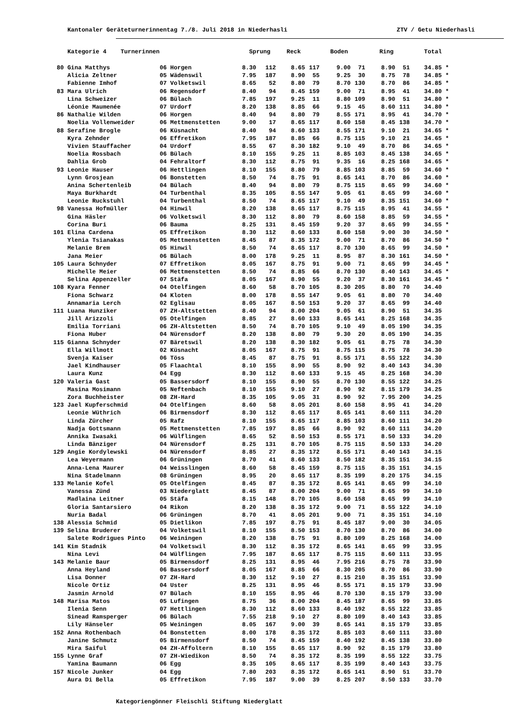Kantonaler Geräteturnerinnentag 7./8. Juli 2018 in Niederhasli ZTV / Getu Niederhasli
| | Kategorie 4 Turnerinnen | | Sprung | | Reck | | Boden | | Ring | | Total | |
| --- | --- | --- | --- | --- | --- | --- | --- | --- | --- | --- | --- | --- |
| 80 | Gina Matthys | 06 Horgen | 8.30 | 112 | 8.65 | 117 | 9.00 | 71 | 8.90 | 51 | 34.85 | * |
| | Alicia Zeltner | 05 Wädenswil | 7.95 | 187 | 8.90 | 55 | 9.25 | 30 | 8.75 | 78 | 34.85 | * |
| | Fabienne Imhof | 07 Volketswil | 8.65 | 52 | 8.80 | 79 | 8.70 | 130 | 8.70 | 86 | 34.85 | * |
| 83 | Mara Ulrich | 06 Regensdorf | 8.40 | 94 | 8.45 | 159 | 9.00 | 71 | 8.95 | 41 | 34.80 | * |
| | Lina Schweizer | 06 Bülach | 7.85 | 197 | 9.25 | 11 | 8.80 | 109 | 8.90 | 51 | 34.80 | * |
| | Léonie Maumenée | 07 Urdorf | 8.20 | 138 | 8.85 | 66 | 9.15 | 45 | 8.60 | 111 | 34.80 | * |
| 86 | Nathalie Wilden | 06 Horgen | 8.40 | 94 | 8.80 | 79 | 8.55 | 171 | 8.95 | 41 | 34.70 | * |
| | Noelia Vollenweider | 06 Mettmenstetten | 9.00 | 17 | 8.65 | 117 | 8.60 | 158 | 8.45 | 138 | 34.70 | * |
| 88 | Serafine Brogle | 06 Küsnacht | 8.40 | 94 | 8.60 | 133 | 8.55 | 171 | 9.10 | 21 | 34.65 | * |
| | Kyra Zehnder | 06 Effretikon | 7.95 | 187 | 8.85 | 66 | 8.75 | 115 | 9.10 | 21 | 34.65 | * |
| | Vivien Stauffacher | 04 Urdorf | 8.55 | 67 | 8.30 | 182 | 9.10 | 49 | 8.70 | 86 | 34.65 | * |
| | Noelia Rossbach | 06 Bülach | 8.10 | 155 | 9.25 | 11 | 8.85 | 103 | 8.45 | 138 | 34.65 | * |
| | Dahlia Grob | 04 Fehraltorf | 8.30 | 112 | 8.75 | 91 | 9.35 | 16 | 8.25 | 168 | 34.65 | * |
| 93 | Leonie Hauser | 06 Hettlingen | 8.10 | 155 | 8.80 | 79 | 8.85 | 103 | 8.85 | 59 | 34.60 | * |
| | Lynn Grosjean | 06 Bonstetten | 8.50 | 74 | 8.75 | 91 | 8.65 | 141 | 8.70 | 86 | 34.60 | * |
| | Anina Schertenleib | 04 Bülach | 8.40 | 94 | 8.80 | 79 | 8.75 | 115 | 8.65 | 99 | 34.60 | * |
| | Maya Burkhardt | 04 Turbenthal | 8.35 | 105 | 8.55 | 147 | 9.05 | 61 | 8.65 | 99 | 34.60 | * |
| | Leonie Ruckstuhl | 04 Turbenthal | 8.50 | 74 | 8.65 | 117 | 9.10 | 49 | 8.35 | 151 | 34.60 | * |
| 98 | Vanessa Hofmüller | 04 Hinwil | 8.20 | 138 | 8.65 | 117 | 8.75 | 115 | 8.95 | 41 | 34.55 | * |
| | Gina Häsler | 06 Volketswil | 8.30 | 112 | 8.80 | 79 | 8.60 | 158 | 8.85 | 59 | 34.55 | * |
| | Corina Buri | 06 Bauma | 8.25 | 131 | 8.45 | 159 | 9.20 | 37 | 8.65 | 99 | 34.55 | * |
| 101 | Elina Cardena | 05 Effretikon | 8.30 | 112 | 8.60 | 133 | 8.60 | 158 | 9.00 | 30 | 34.50 | * |
| | Ylenia Tsianakas | 05 Mettmenstetten | 8.45 | 87 | 8.35 | 172 | 9.00 | 71 | 8.70 | 86 | 34.50 | * |
| | Melanie Brem | 05 Hinwil | 8.50 | 74 | 8.65 | 117 | 8.70 | 130 | 8.65 | 99 | 34.50 | * |
| | Jana Meier | 06 Bülach | 8.00 | 178 | 9.25 | 11 | 8.95 | 87 | 8.30 | 161 | 34.50 | * |
| 105 | Laura Schnyder | 07 Effretikon | 8.05 | 167 | 8.75 | 91 | 9.00 | 71 | 8.65 | 99 | 34.45 | * |
| | Michelle Meier | 06 Mettmenstetten | 8.50 | 74 | 8.85 | 66 | 8.70 | 130 | 8.40 | 143 | 34.45 | * |
| | Selina Appenzeller | 07 Stäfa | 8.05 | 167 | 8.90 | 55 | 9.20 | 37 | 8.30 | 161 | 34.45 | * |
| 108 | Kyara Fenner | 04 Otelfingen | 8.60 | 58 | 8.70 | 105 | 8.30 | 205 | 8.80 | 70 | 34.40 | |
| | Fiona Schwarz | 04 Kloten | 8.00 | 178 | 8.55 | 147 | 9.05 | 61 | 8.80 | 70 | 34.40 | |
| | Annamaria Lerch | 02 Eglisau | 8.05 | 167 | 8.50 | 153 | 9.20 | 37 | 8.65 | 99 | 34.40 | |
| 111 | Luana Hunziker | 07 ZH-Altstetten | 8.40 | 94 | 8.00 | 204 | 9.05 | 61 | 8.90 | 51 | 34.35 | |
| | Jill Arizzoli | 05 Otelfingen | 8.85 | 27 | 8.60 | 133 | 8.65 | 141 | 8.25 | 168 | 34.35 | |
| | Emilia Torriani | 06 ZH-Altstetten | 8.50 | 74 | 8.70 | 105 | 9.10 | 49 | 8.05 | 190 | 34.35 | |
| | Fiona Huber | 04 Nürensdorf | 8.20 | 138 | 8.80 | 79 | 9.30 | 20 | 8.05 | 190 | 34.35 | |
| 115 | Gianna Schnyder | 07 Bäretswil | 8.20 | 138 | 8.30 | 182 | 9.05 | 61 | 8.75 | 78 | 34.30 | |
| | Ella Willmott | 02 Küsnacht | 8.05 | 167 | 8.75 | 91 | 8.75 | 115 | 8.75 | 78 | 34.30 | |
| | Svenja Kaiser | 06 Töss | 8.45 | 87 | 8.75 | 91 | 8.55 | 171 | 8.55 | 122 | 34.30 | |
| | Jael Kindhauser | 05 Flaachtal | 8.10 | 155 | 8.90 | 55 | 8.90 | 92 | 8.40 | 143 | 34.30 | |
| | Laura Kunz | 04 Egg | 8.30 | 112 | 8.60 | 133 | 9.15 | 45 | 8.25 | 168 | 34.30 | |
| 120 | Valeria Gast | 05 Bassersdorf | 8.10 | 155 | 8.90 | 55 | 8.70 | 130 | 8.55 | 122 | 34.25 | |
| | Masina Mosimann | 05 Neftenbach | 8.10 | 155 | 9.10 | 27 | 8.90 | 92 | 8.15 | 179 | 34.25 | |
| | Zora Buchheister | 08 ZH-Hard | 8.35 | 105 | 9.05 | 31 | 8.90 | 92 | 7.95 | 200 | 34.25 | |
| 123 | Jael Kupferschmid | 04 Otelfingen | 8.60 | 58 | 8.05 | 201 | 8.60 | 158 | 8.95 | 41 | 34.20 | |
| | Leonie Wüthrich | 06 Birmensdorf | 8.30 | 112 | 8.65 | 117 | 8.65 | 141 | 8.60 | 111 | 34.20 | |
| | Linda Zürcher | 05 Rafz | 8.10 | 155 | 8.65 | 117 | 8.85 | 103 | 8.60 | 111 | 34.20 | |
| | Nadja Gottsmann | 05 Mettmenstetten | 7.85 | 197 | 8.85 | 66 | 8.90 | 92 | 8.60 | 111 | 34.20 | |
| | Annika Iwasaki | 06 Wülflingen | 8.65 | 52 | 8.50 | 153 | 8.55 | 171 | 8.50 | 133 | 34.20 | |
| | Linda Bänziger | 04 Nürensdorf | 8.25 | 131 | 8.70 | 105 | 8.75 | 115 | 8.50 | 133 | 34.20 | |
| 129 | Angie Kordylewski | 04 Nürensdorf | 8.85 | 27 | 8.35 | 172 | 8.55 | 171 | 8.40 | 143 | 34.15 | |
| | Lea Weyermann | 06 Grüningen | 8.70 | 41 | 8.60 | 133 | 8.50 | 182 | 8.35 | 151 | 34.15 | |
| | Anna-Lena Maurer | 04 Weisslingen | 8.60 | 58 | 8.45 | 159 | 8.75 | 115 | 8.35 | 151 | 34.15 | |
| | Nina Stadelmann | 08 Grüningen | 8.95 | 20 | 8.65 | 117 | 8.35 | 199 | 8.20 | 175 | 34.15 | |
| 133 | Melanie Kofel | 05 Otelfingen | 8.45 | 87 | 8.35 | 172 | 8.65 | 141 | 8.65 | 99 | 34.10 | |
| | Vanessa Zünd | 03 Niederglatt | 8.45 | 87 | 8.00 | 204 | 9.00 | 71 | 8.65 | 99 | 34.10 | |
| | Madlaina Leitner | 05 Stäfa | 8.15 | 148 | 8.70 | 105 | 8.60 | 158 | 8.65 | 99 | 34.10 | |
| | Gloria Santarsiero | 04 Rikon | 8.20 | 138 | 8.35 | 172 | 9.00 | 71 | 8.55 | 122 | 34.10 | |
| | Nuria Badal | 06 Grüningen | 8.70 | 41 | 8.05 | 201 | 9.00 | 71 | 8.35 | 151 | 34.10 | |
| 138 | Alessia Schmid | 05 Dietlikon | 7.85 | 197 | 8.75 | 91 | 8.45 | 187 | 9.00 | 30 | 34.05 | |
| 139 | Selina Bruderer | 04 Volketswil | 8.10 | 155 | 8.50 | 153 | 8.70 | 130 | 8.70 | 86 | 34.00 | |
| | Salete Rodrigues Pinto | 06 Weiningen | 8.20 | 138 | 8.75 | 91 | 8.80 | 109 | 8.25 | 168 | 34.00 | |
| 141 | Kim Stadnik | 04 Volketswil | 8.30 | 112 | 8.35 | 172 | 8.65 | 141 | 8.65 | 99 | 33.95 | |
| | Nina Levi | 04 Wülflingen | 7.95 | 187 | 8.65 | 117 | 8.75 | 115 | 8.60 | 111 | 33.95 | |
| 143 | Melanie Baur | 05 Birmensdorf | 8.25 | 131 | 8.95 | 46 | 7.95 | 216 | 8.75 | 78 | 33.90 | |
| | Anna Heyland | 06 Bassersdorf | 8.05 | 167 | 8.85 | 66 | 8.30 | 205 | 8.70 | 86 | 33.90 | |
| | Lisa Donner | 07 ZH-Hard | 8.30 | 112 | 9.10 | 27 | 8.15 | 210 | 8.35 | 151 | 33.90 | |
| | Nicole Ortiz | 04 Uster | 8.25 | 131 | 8.95 | 46 | 8.55 | 171 | 8.15 | 179 | 33.90 | |
| | Jasmin Arnold | 07 Bülach | 8.10 | 155 | 8.95 | 46 | 8.70 | 130 | 8.15 | 179 | 33.90 | |
| 148 | Marisa Matos | 05 Lufingen | 8.75 | 36 | 8.00 | 204 | 8.45 | 187 | 8.65 | 99 | 33.85 | |
| | Ilenia Senn | 07 Hettlingen | 8.30 | 112 | 8.60 | 133 | 8.40 | 192 | 8.55 | 122 | 33.85 | |
| | Sinead Ramsperger | 06 Bülach | 7.55 | 218 | 9.10 | 27 | 8.80 | 109 | 8.40 | 143 | 33.85 | |
| | Lily Hänseler | 05 Weiningen | 8.05 | 167 | 9.00 | 39 | 8.65 | 141 | 8.15 | 179 | 33.85 | |
| 152 | Anna Rothenbach | 04 Bonstetten | 8.00 | 178 | 8.35 | 172 | 8.85 | 103 | 8.60 | 111 | 33.80 | |
| | Janine Schmutz | 05 Birmensdorf | 8.50 | 74 | 8.45 | 159 | 8.40 | 192 | 8.45 | 138 | 33.80 | |
| | Mira Saiful | 04 ZH-Affoltern | 8.10 | 155 | 8.65 | 117 | 8.90 | 92 | 8.15 | 179 | 33.80 | |
| 155 | Lynne Graf | 07 ZH-Wiedikon | 8.50 | 74 | 8.35 | 172 | 8.35 | 199 | 8.55 | 122 | 33.75 | |
| | Yamina Baumann | 06 Egg | 8.35 | 105 | 8.65 | 117 | 8.35 | 199 | 8.40 | 143 | 33.75 | |
| 157 | Nicole Junker | 04 Egg | 7.80 | 203 | 8.35 | 172 | 8.65 | 141 | 8.90 | 51 | 33.70 | |
| | Aura Di Bella | 05 Effretikon | 7.95 | 187 | 9.00 | 39 | 8.25 | 207 | 8.50 | 133 | 33.70 | |
Kategoriengönner Fleischli Stiftung Niederglatt